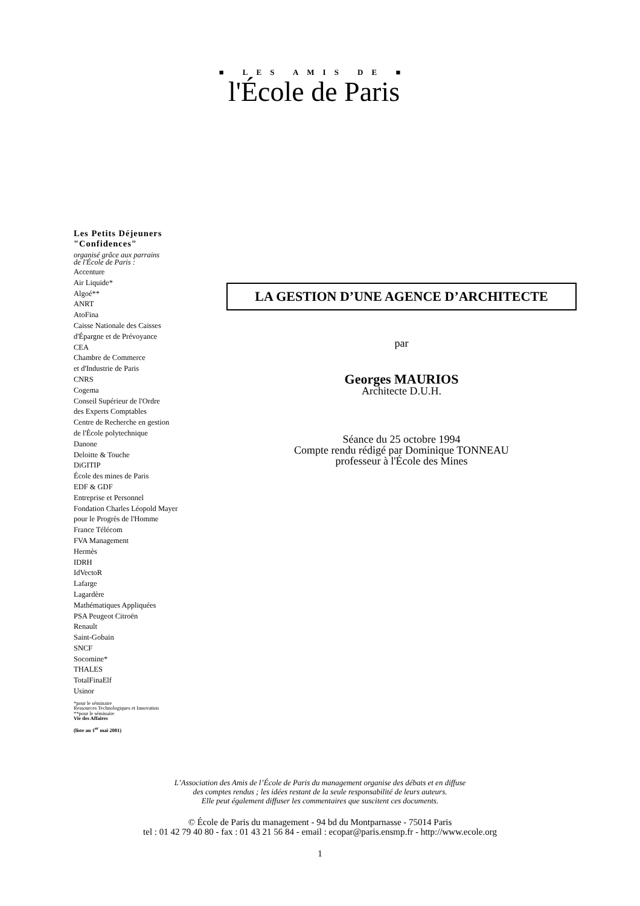■ LES AMIS DE ■
l'École de Paris
Les Petits Déjeuners
"Confidences"
organisé grâce aux parrains
de l'École de Paris :
Accenture
Air Liquide*
Algoé**
ANRT
AtoFina
Caisse Nationale des Caisses
d'Épargne et de Prévoyance
CEA
Chambre de Commerce
et d'Industrie de Paris
CNRS
Cogema
Conseil Supérieur de l'Ordre
des Experts Comptables
Centre de Recherche en gestion
de l'École polytechnique
Danone
Deloitte & Touche
DiGITIP
École des mines de Paris
EDF & GDF
Entreprise et Personnel
Fondation Charles Léopold Mayer
pour le Progrès de l'Homme
France Télécom
FVA Management
Hermès
IDRH
IdVectoR
Lafarge
Lagardère
Mathématiques Appliquées
PSA Peugeot Citroën
Renault
Saint-Gobain
SNCF
Socomine*
THALES
TotalFinaElf
Usinor
*pour le séminaire
Ressources Technologiques et Innovation
**pour le séminaire
Vie des Affaires
(liste au 1<sup>er</sup> mai 2001)
LA GESTION D’UNE AGENCE D’ARCHITECTE
par
Georges MAURIOS
Architecte D.U.H.
Séance du 25 octobre 1994
Compte rendu rédigé par Dominique TONNEAU
professeur à l'École des Mines
L’Association des Amis de l’École de Paris du management organise des débats et en diffuse
des comptes rendus ; les idées restant de la seule responsabilité de leurs auteurs.
Elle peut également diffuser les commentaires que suscitent ces documents.
© École de Paris du management - 94 bd du Montparnasse - 75014 Paris
tel : 01 42 79 40 80 - fax : 01 43 21 56 84 - email : ecopar@paris.ensmp.fr - http://www.ecole.org
1